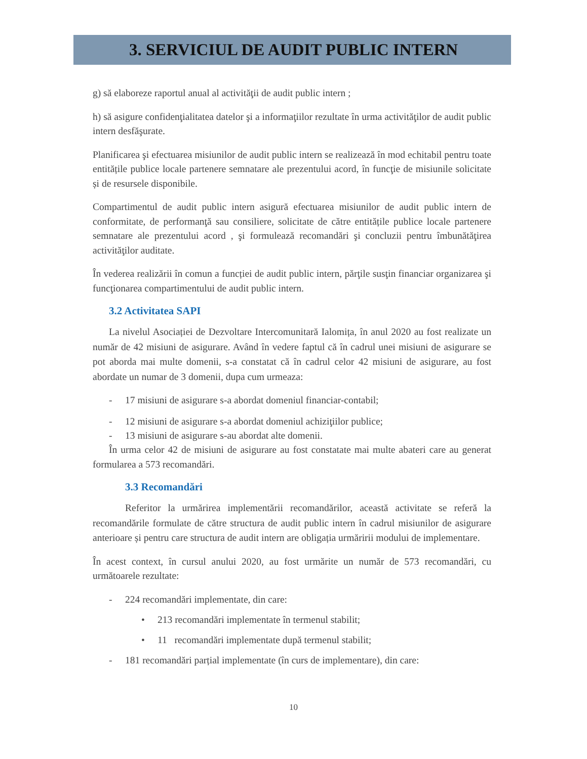3. SERVICIUL DE AUDIT PUBLIC INTERN
g) să elaboreze raportul anual al activităţii de audit public intern ;
h) să asigure confidenţialitatea datelor şi a informaţiilor rezultate în urma activităţilor de audit public intern desfăşurate.
Planificarea şi efectuarea misiunilor de audit public intern se realizează în mod echitabil pentru toate entitățile publice locale partenere semnatare ale prezentului acord, în funcţie de misiunile solicitate și de resursele disponibile.
Compartimentul de audit public intern asigură efectuarea misiunilor de audit public intern de conformitate, de performanţă sau consiliere, solicitate de către entitățile publice locale partenere semnatare ale prezentului acord , şi formulează recomandări şi concluzii pentru îmbunătăţirea activităţilor auditate.
În vederea realizării în comun a funcției de audit public intern, părţile susţin financiar organizarea şi funcţionarea compartimentului de audit public intern.
3.2 Activitatea SAPI
La nivelul Asociației de Dezvoltare Intercomunitară Ialomița, în anul 2020 au fost realizate un număr de 42 misiuni de asigurare. Având în vedere faptul că în cadrul unei misiuni de asigurare se pot aborda mai multe domenii, s-a constatat că în cadrul celor 42 misiuni de asigurare, au fost abordate un numar de 3 domenii, dupa cum urmeaza:
- 17 misiuni de asigurare s-a abordat domeniul financiar-contabil;
- 12 misiuni de asigurare s-a abordat domeniul achiziţiilor publice;
- 13 misiuni de asigurare s-au abordat alte domenii.
În urma celor 42 de misiuni de asigurare au fost constatate mai multe abateri care au generat formularea a 573 recomandări.
3.3 Recomandări
Referitor la urmărirea implementării recomandărilor, această activitate se referă la recomandările formulate de către structura de audit public intern în cadrul misiunilor de asigurare anterioare și pentru care structura de audit intern are obligația urmăririi modului de implementare.
În acest context, în cursul anului 2020, au fost urmărite un număr de 573 recomandări, cu următoarele rezultate:
- 224 recomandări implementate, din care:
• 213 recomandări implementate în termenul stabilit;
• 11 recomandări implementate după termenul stabilit;
- 181 recomandări parțial implementate (în curs de implementare), din care:
10